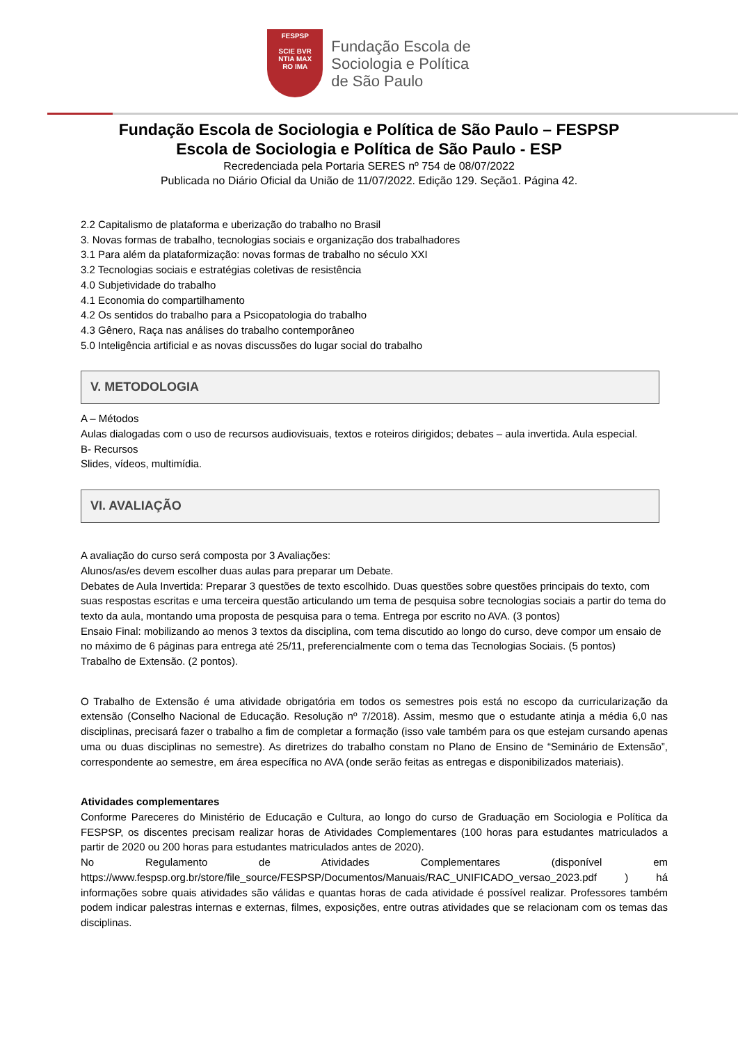FESPSP
SCIE BVR
NTIA MAX
RO IMA
Fundação Escola de
Sociologia e Política
de São Paulo
Fundação Escola de Sociologia e Política de São Paulo – FESPSP
Escola de Sociologia e Política de São Paulo - ESP
Recredenciada pela Portaria SERES nº 754 de 08/07/2022
Publicada no Diário Oficial da União de 11/07/2022. Edição 129. Seção1. Página 42.
2.2 Capitalismo de plataforma e uberização do trabalho no Brasil
3. Novas formas de trabalho, tecnologias sociais e organização dos trabalhadores
3.1 Para além da plataformização: novas formas de trabalho no século XXI
3.2 Tecnologias sociais e estratégias coletivas de resistência
4.0 Subjetividade do trabalho
4.1 Economia do compartilhamento
4.2 Os sentidos do trabalho para a Psicopatologia do trabalho
4.3 Gênero, Raça nas análises do trabalho contemporâneo
5.0 Inteligência artificial e as novas discussões do lugar social do trabalho
V. METODOLOGIA
A – Métodos
Aulas dialogadas com o uso de recursos audiovisuais, textos e roteiros dirigidos; debates – aula invertida. Aula especial.
B- Recursos
Slides, vídeos, multimídia.
VI. AVALIAÇÃO
A avaliação do curso será composta por 3 Avaliações:
Alunos/as/es devem escolher duas aulas para preparar um Debate.
Debates de Aula Invertida: Preparar 3 questões de texto escolhido. Duas questões sobre questões principais do texto, com suas respostas escritas e uma terceira questão articulando um tema de pesquisa sobre tecnologias sociais a partir do tema do texto da aula, montando uma proposta de pesquisa para o tema. Entrega por escrito no AVA. (3 pontos)
Ensaio Final: mobilizando ao menos 3 textos da disciplina, com tema discutido ao longo do curso, deve compor um ensaio de no máximo de 6 páginas para entrega até 25/11, preferencialmente com o tema das Tecnologias Sociais. (5 pontos)
Trabalho de Extensão. (2 pontos).
O Trabalho de Extensão é uma atividade obrigatória em todos os semestres pois está no escopo da curricularização da extensão (Conselho Nacional de Educação. Resolução nº 7/2018). Assim, mesmo que o estudante atinja a média 6,0 nas disciplinas, precisará fazer o trabalho a fim de completar a formação (isso vale também para os que estejam cursando apenas uma ou duas disciplinas no semestre). As diretrizes do trabalho constam no Plano de Ensino de “Seminário de Extensão”, correspondente ao semestre, em área específica no AVA (onde serão feitas as entregas e disponibilizados materiais).
Atividades complementares
Conforme Pareceres do Ministério de Educação e Cultura, ao longo do curso de Graduação em Sociologia e Política da FESPSP, os discentes precisam realizar horas de Atividades Complementares (100 horas para estudantes matriculados a partir de 2020 ou 200 horas para estudantes matriculados antes de 2020).
No Regulamento de Atividades Complementares (disponível em https://www.fespsp.org.br/store/file_source/FESPSP/Documentos/Manuais/RAC_UNIFICADO_versao_2023.pdf ) há informações sobre quais atividades são válidas e quantas horas de cada atividade é possível realizar. Professores também podem indicar palestras internas e externas, filmes, exposições, entre outras atividades que se relacionam com os temas das disciplinas.